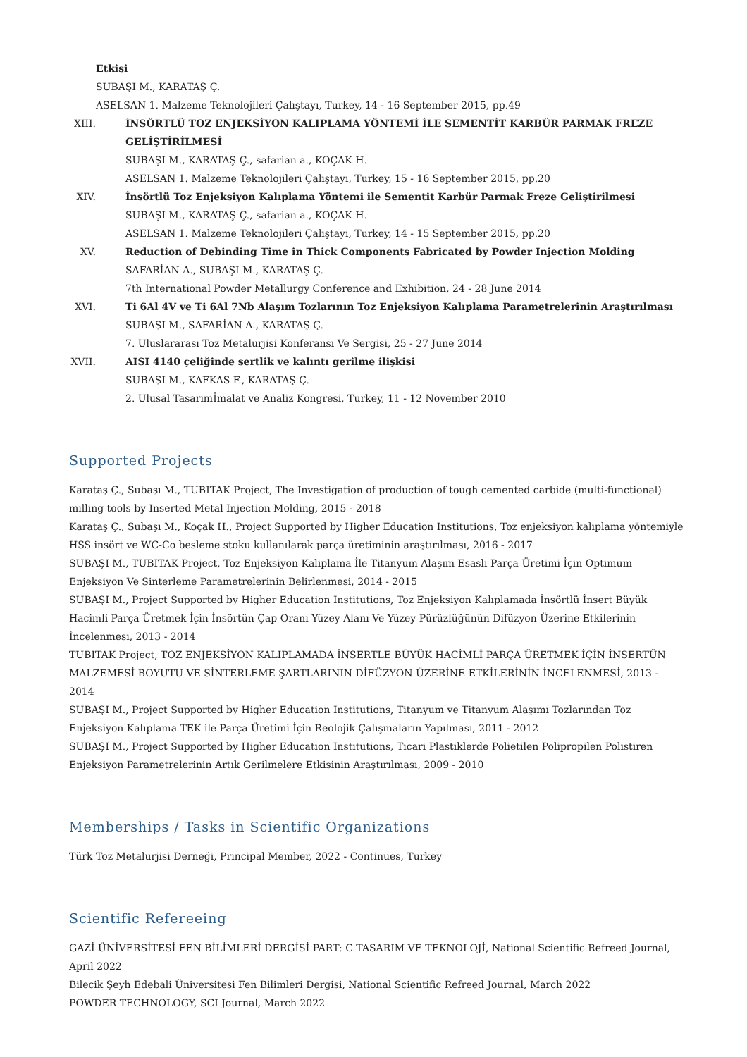Etkisi
SUBAŞI M., KARATAŞ Ç.
ASELSAN 1. Malzeme Teknolojileri Çalıştayı, Turkey, 14 - 16 September 2015, pp.49
XIII. İNSÖRTLÜ TOZ ENJEKSİYON KALIPLAMA YÖNTEMİ İLE SEMENTİT KARBÜR PARMAK FREZE GELİŞTİRİLMESİ
SUBAŞI M., KARATAŞ Ç., safarian a., KOÇAK H.
ASELSAN 1. Malzeme Teknolojileri Çalıştayı, Turkey, 15 - 16 September 2015, pp.20
XIV. İnsörtlü Toz Enjeksiyon Kalıplama Yöntemi ile Sementit Karbür Parmak Freze Geliştirilmesi
SUBAŞI M., KARATAŞ Ç., safarian a., KOÇAK H.
ASELSAN 1. Malzeme Teknolojileri Çalıştayı, Turkey, 14 - 15 September 2015, pp.20
XV. Reduction of Debinding Time in Thick Components Fabricated by Powder Injection Molding
SAFARİAN A., SUBAŞI M., KARATAŞ Ç.
7th International Powder Metallurgy Conference and Exhibition, 24 - 28 June 2014
XVI. Ti 6Al 4V ve Ti 6Al 7Nb Alaşım Tozlarının Toz Enjeksiyon Kalıplama Parametrelerinin Araştırılması
SUBAŞI M., SAFARİAN A., KARATAŞ Ç.
7. Uluslararası Toz Metalurjisi Konferansı Ve Sergisi, 25 - 27 June 2014
XVII. AISI 4140 çeliğinde sertlik ve kalıntı gerilme ilişkisi
SUBAŞI M., KAFKAS F., KARATAŞ Ç.
2. Ulusal Tasarımİmalat ve Analiz Kongresi, Turkey, 11 - 12 November 2010
Supported Projects
Karataş Ç., Subaşı M., TUBITAK Project, The Investigation of production of tough cemented carbide (multi-functional) milling tools by Inserted Metal Injection Molding, 2015 - 2018
Karataş Ç., Subaşı M., Koçak H., Project Supported by Higher Education Institutions, Toz enjeksiyon kalıplama yöntemiyle HSS insört ve WC-Co besleme stoku kullanılarak parça üretiminin araştırılması, 2016 - 2017
SUBAŞI M., TUBITAK Project, Toz Enjeksiyon Kaliplama İle Titanyum Alaşım Esaslı Parça Üretimi İçin Optimum Enjeksiyon Ve Sinterleme Parametrelerinin Belirlenmesi, 2014 - 2015
SUBAŞI M., Project Supported by Higher Education Institutions, Toz Enjeksiyon Kalıplamada İnsörtlü İnsert Büyük Hacimli Parça Üretmek İçin İnsörtün Çap Oranı Yüzey Alanı Ve Yüzey Pürüzlüğünün Difüzyon Üzerine Etkilerinin İncelenmesi, 2013 - 2014
TUBITAK Project, TOZ ENJEKSİYON KALIPLAMADA İNSERTLE BÜYÜK HACİMLİ PARÇA ÜRETMEK İÇİN İNSERTÜN MALZEMESİ BOYUTU VE SİNTERLEME ŞARTLARININ DİFÜZYON ÜZERİNE ETKİLERİNİN İNCELENMESİ, 2013 - 2014
SUBAŞI M., Project Supported by Higher Education Institutions, Titanyum ve Titanyum Alaşımı Tozlarından Toz Enjeksiyon Kalıplama TEK ile Parça Üretimi İçin Reolojik Çalışmaların Yapılması, 2011 - 2012
SUBAŞI M., Project Supported by Higher Education Institutions, Ticari Plastiklerde Polietilen Polipropilen Polistiren Enjeksiyon Parametrelerinin Artık Gerilmelere Etkisinin Araştırılması, 2009 - 2010
Memberships / Tasks in Scientific Organizations
Türk Toz Metalurjisi Derneği, Principal Member, 2022 - Continues, Turkey
Scientific Refereeing
GAZİ ÜNİVERSİTESİ FEN BİLİMLERİ DERGİSİ PART: C TASARIM VE TEKNOLOJİ, National Scientific Refreed Journal, April 2022
Bilecik Şeyh Edebali Üniversitesi Fen Bilimleri Dergisi, National Scientific Refreed Journal, March 2022
POWDER TECHNOLOGY, SCI Journal, March 2022